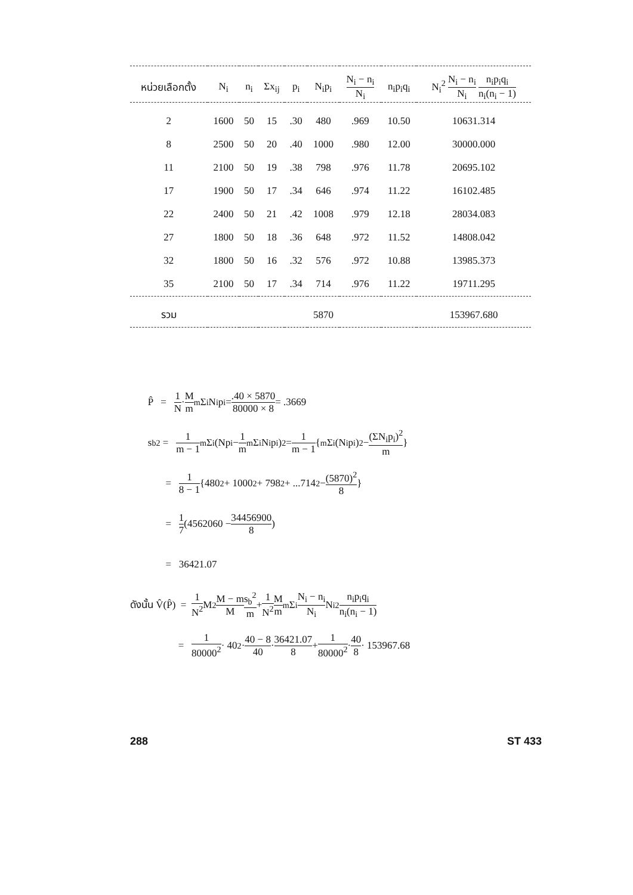| หน่วยเลือกตั้ง | N<sub>i</sub> | n<sub>i</sub> | Σx<sub>ij</sub> | p<sub>i</sub> | N<sub>i</sub>p<sub>i</sub> | N<sub>i</sub> − n<sub>i</sub> N<sub>i</sub> | n<sub>i</sub>p<sub>i</sub>q<sub>i</sub> | N<sub>i</sub><sup>2</sup> N<sub>i</sub> − n<sub>i</sub> N<sub>i</sub> n<sub>i</sub>p<sub>i</sub>q<sub>i</sub> n<sub>i</sub>(n<sub>i</sub> − 1) |
| --- | --- | --- | --- | --- | --- | --- | --- | --- |
| 2 | 1600 | 50 | 15 | .30 | 480 | .969 | 10.50 | 10631.314 |
| 8 | 2500 | 50 | 20 | .40 | 1000 | .980 | 12.00 | 30000.000 |
| 11 | 2100 | 50 | 19 | .38 | 798 | .976 | 11.78 | 20695.102 |
| 17 | 1900 | 50 | 17 | .34 | 646 | .974 | 11.22 | 16102.485 |
| 22 | 2400 | 50 | 21 | .42 | 1008 | .979 | 12.18 | 28034.083 |
| 27 | 1800 | 50 | 18 | .36 | 648 | .972 | 11.52 | 14808.042 |
| 32 | 1800 | 50 | 16 | .32 | 576 | .972 | 10.88 | 13985.373 |
| 35 | 2100 | 50 | 17 | .34 | 714 | .976 | 11.22 | 19711.295 |
| รวม | | | | | 5870 | | | 153967.680 |
P̂ = 1 N · M m <sup>m</sup>Σ<sub>i</sub> N<sub>i</sub>p<sub>i</sub> = .40 × 5870 80000 × 8 = .3669
s<sub>b</sub><sup>2</sup> = 1 m − 1 <sup>m</sup>Σ<sub>i</sub> (Np<sub>i</sub> − 1 m <sup>m</sup>Σ<sub>i</sub> N<sub>i</sub>p<sub>i</sub>)<sup>2</sup> = 1 m − 1 { <sup>m</sup>Σ<sub>i</sub> (N<sub>i</sub>p<sub>i</sub>)<sup>2</sup> − (ΣN<sub>i</sub>p<sub>i</sub>)<sup>2</sup> m }
= 1 8 − 1 {480<sup>2</sup> + 1000<sup>2</sup> + 798<sup>2</sup> + ...714<sup>2</sup> − (5870)<sup>2</sup> 8 }
= 1 7 (4562060 − 34456900 8 )
= 36421.07
ดังนั้น V̂(P̂) = 1 N<sup>2</sup> M<sup>2</sup> M − m M s<sub>b</sub><sup>2</sup> m + 1 N<sup>2</sup> M m <sup>m</sup>Σ<sub>i</sub> N<sub>i</sub> − n<sub>i</sub> N<sub>i</sub> N<sub>i</sub><sup>2</sup> n<sub>i</sub>p<sub>i</sub>q<sub>i</sub> n<sub>i</sub>(n<sub>i</sub> − 1)
= 1 80000<sup>2</sup> · 40<sup>2</sup> · 40 − 8 40 · 36421.07 8 + 1 80000<sup>2</sup> · 40 8 · 153967.68
288 ST 433